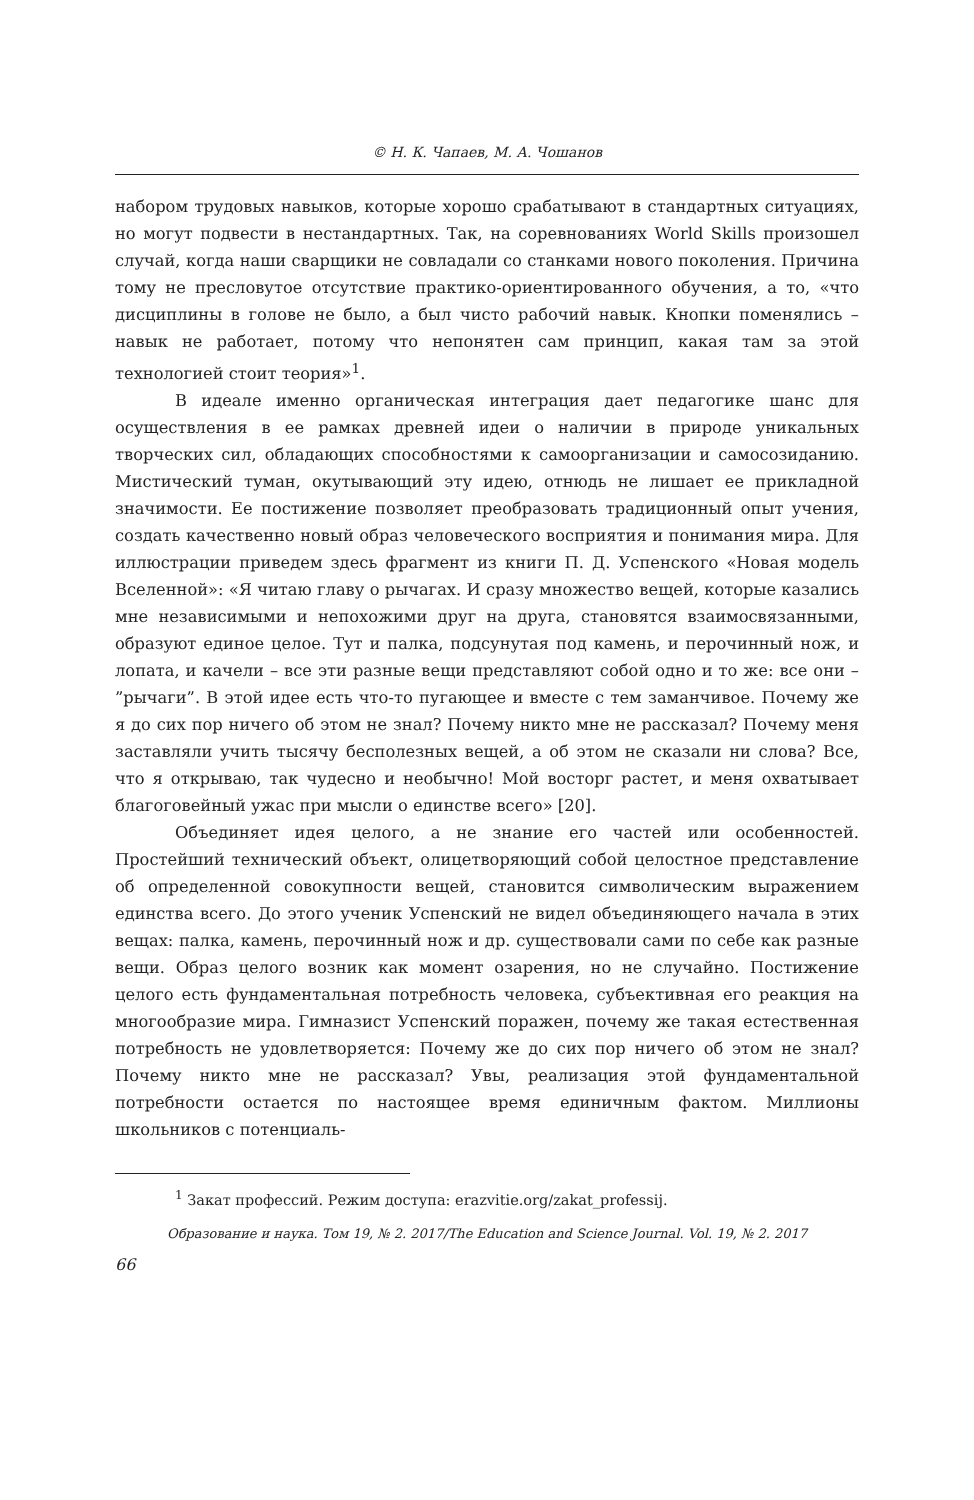© Н. К. Чапаев, М. А. Чошанов
набором трудовых навыков, которые хорошо срабатывают в стандартных ситуациях, но могут подвести в нестандартных. Так, на соревнованиях World Skills произошел случай, когда наши сварщики не совладали со станками нового поколения. Причина тому не пресловутое отсутствие практико-ориентированного обучения, а то, «что дисциплины в голове не было, а был чисто рабочий навык. Кнопки поменялись – навык не работает, потому что непонятен сам принцип, какая там за этой технологией стоит теория»<sup>1</sup>.
В идеале именно органическая интеграция дает педагогике шанс для осуществления в ее рамках древней идеи о наличии в природе уникальных творческих сил, обладающих способностями к самоорганизации и самосозиданию. Мистический туман, окутывающий эту идею, отнюдь не лишает ее прикладной значимости. Ее постижение позволяет преобразовать традиционный опыт учения, создать качественно новый образ человеческого восприятия и понимания мира. Для иллюстрации приведем здесь фрагмент из книги П. Д. Успенского «Новая модель Вселенной»: «Я читаю главу о рычагах. И сразу множество вещей, которые казались мне независимыми и непохожими друг на друга, становятся взаимосвязанными, образуют единое целое. Тут и палка, подсунутая под камень, и перочинный нож, и лопата, и качели – все эти разные вещи представляют собой одно и то же: все они – ”рычаги”. В этой идее есть что-то пугающее и вместе с тем заманчивое. Почему же я до сих пор ничего об этом не знал? Почему никто мне не рассказал? Почему меня заставляли учить тысячу бесполезных вещей, а об этом не сказали ни слова? Все, что я открываю, так чудесно и необычно! Мой восторг растет, и меня охватывает благоговейный ужас при мысли о единстве всего» [20].
Объединяет идея целого, а не знание его частей или особенностей. Простейший технический объект, олицетворяющий собой целостное представление об определенной совокупности вещей, становится символическим выражением единства всего. До этого ученик Успенский не видел объединяющего начала в этих вещах: палка, камень, перочинный нож и др. существовали сами по себе как разные вещи. Образ целого возник как момент озарения, но не случайно. Постижение целого есть фундаментальная потребность человека, субъективная его реакция на многообразие мира. Гимназист Успенский поражен, почему же такая естественная потребность не удовлетворяется: Почему же до сих пор ничего об этом не знал? Почему никто мне не рассказал? Увы, реализация этой фундаментальной потребности остается по настоящее время единичным фактом. Миллионы школьников с потенциаль-
<sup>1</sup> Закат профессий. Режим доступа: erazvitie.org/zakat_professij.
Образование и наука. Том 19, № 2. 2017/The Education and Science Journal. Vol. 19, № 2. 2017
66